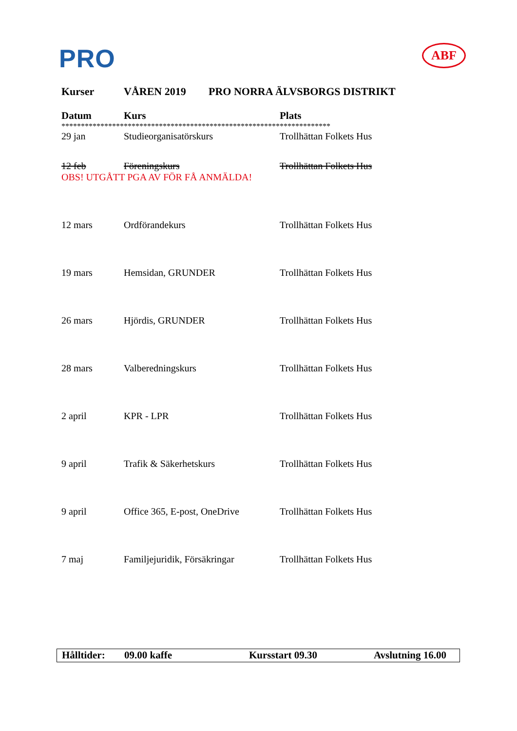PRO ABF
Kurser VÅREN 2019 PRO NORRA ÄLVSBORGS DISTRIKT
| Datum | Kurs | Plats |
| --- | --- | --- |
| ********************************************************************* | | |
| 29 jan | Studieorganisatörskurs | Trollhättan Folkets Hus |
| 12 feb | Föreningskurs | Trollhättan Folkets Hus |
| OBS! UTGÅTT PGA AV FÖR FÅ ANMÄLDA! | | |
| 12 mars | Ordförandekurs | Trollhättan Folkets Hus |
| 19 mars | Hemsidan, GRUNDER | Trollhättan Folkets Hus |
| 26 mars | Hjördis, GRUNDER | Trollhättan Folkets Hus |
| 28 mars | Valberedningskurs | Trollhättan Folkets Hus |
| 2 april | KPR - LPR | Trollhättan Folkets Hus |
| 9 april | Trafik & Säkerhetskurs | Trollhättan Folkets Hus |
| 9 april | Office 365, E-post, OneDrive | Trollhättan Folkets Hus |
| 7 maj | Familjejuridik, Försäkringar | Trollhättan Folkets Hus |
Hålltider:
09.00 kaffe Kursstart 09.30 Avslutning 16.00